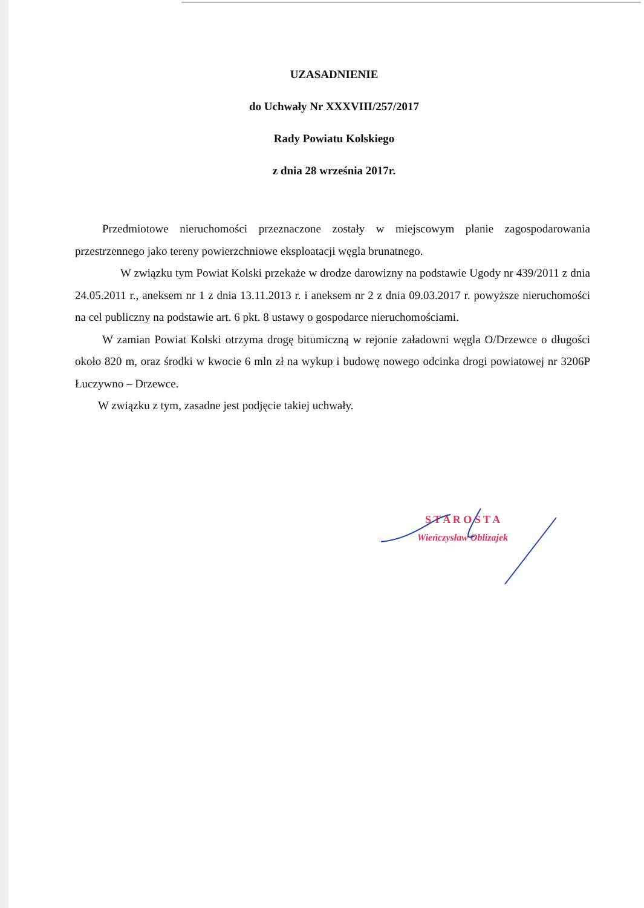UZASADNIENIE
do Uchwały Nr XXXVIII/257/2017
Rady Powiatu Kolskiego
z dnia 28 września 2017r.
Przedmiotowe nieruchomości przeznaczone zostały w miejscowym planie zagospodarowania przestrzennego jako tereny powierzchniowe eksploatacji węgla brunatnego.
W związku tym Powiat Kolski przekaże w drodze darowizny na podstawie Ugody nr 439/2011 z dnia 24.05.2011 r., aneksem nr 1 z dnia 13.11.2013 r. i aneksem nr 2 z dnia 09.03.2017 r. powyższe nieruchomości na cel publiczny na podstawie art. 6 pkt. 8 ustawy o gospodarce nieruchomościami.
W zamian Powiat Kolski otrzyma drogę bitumiczną w rejonie załadowni węgla O/Drzewce o długości około 820 m, oraz środki w kwocie 6 mln zł na wykup i budowę nowego odcinka drogi powiatowej nr 3206P Łuczywno – Drzewce.
W związku z tym, zasadne jest podjęcie takiej uchwały.
S T A R O S T A
Wieńczysław Oblizajek